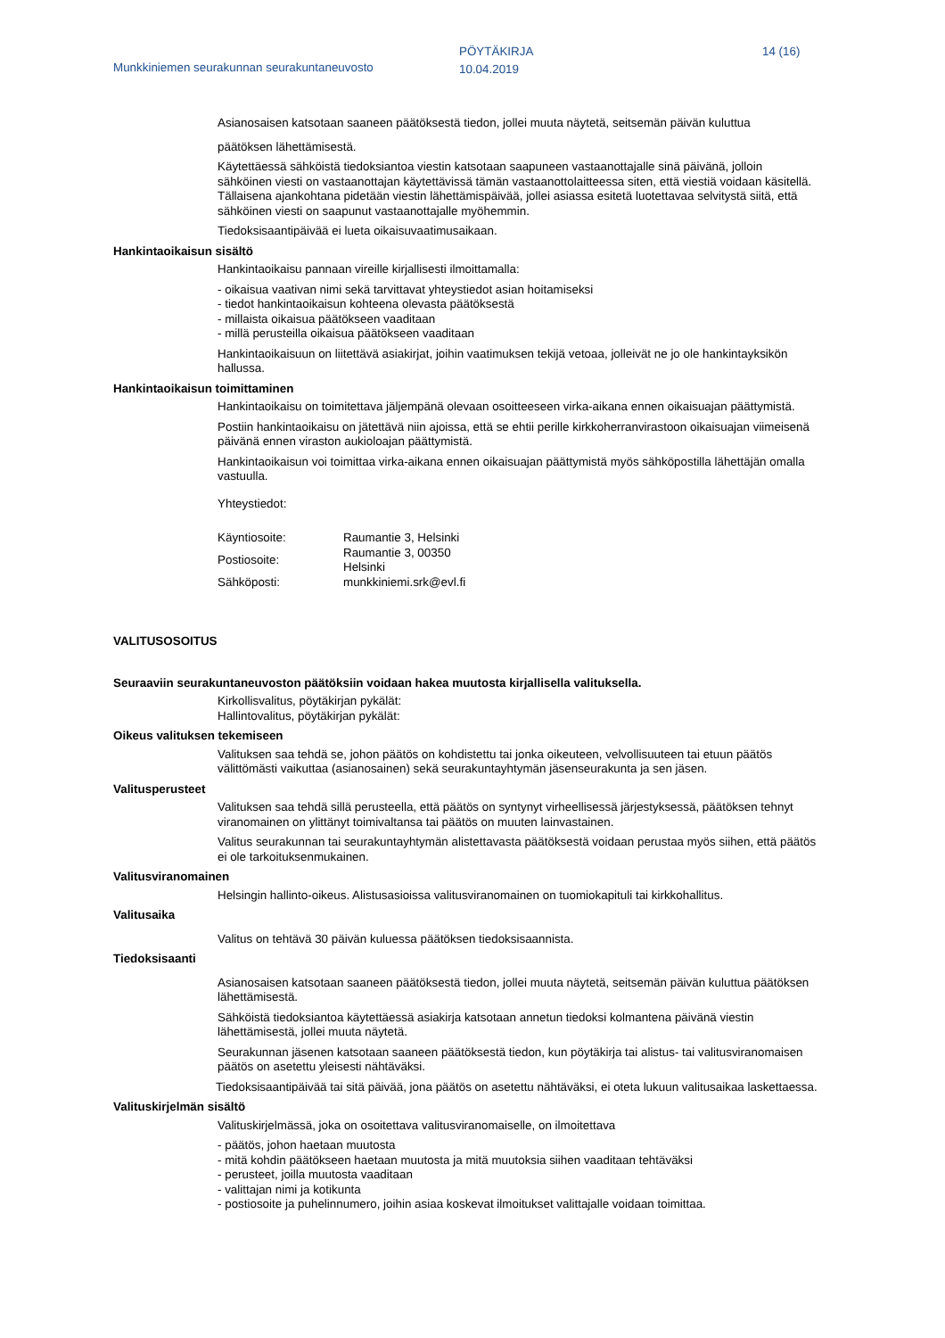Munkkiniemen seurakunnan seurakuntaneuvosto
PÖYTÄKIRJA
10.04.2019
14 (16)
Asianosaisen katsotaan saaneen päätöksestä tiedon, jollei muuta näytetä, seitsemän päivän kuluttua
päätöksen lähettämisestä.
Käytettäessä sähköistä tiedoksiantoa viestin katsotaan saapuneen vastaanottajalle sinä päivänä, jolloin sähköinen viesti on vastaanottajan käytettävissä tämän vastaanottolaitteessa siten, että viestiä voidaan käsitellä. Tällaisena ajankohtana pidetään viestin lähettämispäivää, jollei asiassa esitetä luotettavaa selvitystä siitä, että sähköinen viesti on saapunut vastaanottajalle myöhemmin.
Tiedoksisaantipäivää ei lueta oikaisuvaatimusaikaan.
Hankintaoikaisun sisältö
Hankintaoikaisu pannaan vireille kirjallisesti ilmoittamalla:
- oikaisua vaativan nimi sekä tarvittavat yhteystiedot asian hoitamiseksi
- tiedot hankintaoikaisun kohteena olevasta päätöksestä
- millaista oikaisua päätökseen vaaditaan
- millä perusteilla oikaisua päätökseen vaaditaan
Hankintaoikaisuun on liitettävä asiakirjat, joihin vaatimuksen tekijä vetoaa, jolleivät ne jo ole hankintayksikön hallussa.
Hankintaoikaisun toimittaminen
Hankintaoikaisu on toimitettava jäljempänä olevaan osoitteeseen virka-aikana ennen oikaisuajan päättymistä.
Postiin hankintaoikaisu on jätettävä niin ajoissa, että se ehtii perille kirkkoherranvirastoon oikaisuajan viimeisenä päivänä ennen viraston aukioloajan päättymistä.
Hankintaoikaisun voi toimittaa virka-aikana ennen oikaisuajan päättymistä myös sähköpostilla lähettäjän omalla vastuulla.
Yhteystiedot:
| Käyntiosoite: | Raumantie 3, Helsinki |
| Postiosoite: | Raumantie 3, 00350 Helsinki |
| Sähköposti: | munkkiniemi.srk@evl.fi |
VALITUSOSOITUS
Seuraaviin seurakuntaneuvoston päätöksiin voidaan hakea muutosta kirjallisella valituksella.
Kirkollisvalitus, pöytäkirjan pykälät:
Hallintovalitus, pöytäkirjan pykälät:
Oikeus valituksen tekemiseen
Valituksen saa tehdä se, johon päätös on kohdistettu tai jonka oikeuteen, velvollisuuteen tai etuun päätös välittömästi vaikuttaa (asianosainen) sekä seurakuntayhtymän jäsenseurakunta ja sen jäsen.
Valitusperusteet
Valituksen saa tehdä sillä perusteella, että päätös on syntynyt virheellisessä järjestyksessä, päätöksen tehnyt viranomainen on ylittänyt toimivaltansa tai päätös on muuten lainvastainen.
Valitus seurakunnan tai seurakuntayhtymän alistettavasta päätöksestä voidaan perustaa myös siihen, että päätös ei ole tarkoituksenmukainen.
Valitusviranomainen
Helsingin hallinto-oikeus. Alistusasioissa valitusviranomainen on tuomiokapituli tai kirkkohallitus.
Valitusaika
Valitus on tehtävä 30 päivän kuluessa päätöksen tiedoksisaannista.
Tiedoksisaanti
Asianosaisen katsotaan saaneen päätöksestä tiedon, jollei muuta näytetä, seitsemän päivän kuluttua päätöksen lähettämisestä.
Sähköistä tiedoksiantoa käytettäessä asiakirja katsotaan annetun tiedoksi kolmantena päivänä viestin lähettämisestä, jollei muuta näytetä.
Seurakunnan jäsenen katsotaan saaneen päätöksestä tiedon, kun pöytäkirja tai alistus- tai valitusviranomaisen päätös on asetettu yleisesti nähtäväksi.
Tiedoksisaantipäivää tai sitä päivää, jona päätös on asetettu nähtäväksi, ei oteta lukuun valitusaikaa laskettaessa.
Valituskirjelmän sisältö
Valituskirjelmässä, joka on osoitettava valitusviranomaiselle, on ilmoitettava
- päätös, johon haetaan muutosta
- mitä kohdin päätökseen haetaan muutosta ja mitä muutoksia siihen vaaditaan tehtäväksi
- perusteet, joilla muutosta vaaditaan
- valittajan nimi ja kotikunta
- postiosoite ja puhelinnumero, joihin asiaa koskevat ilmoitukset valittajalle voidaan toimittaa.